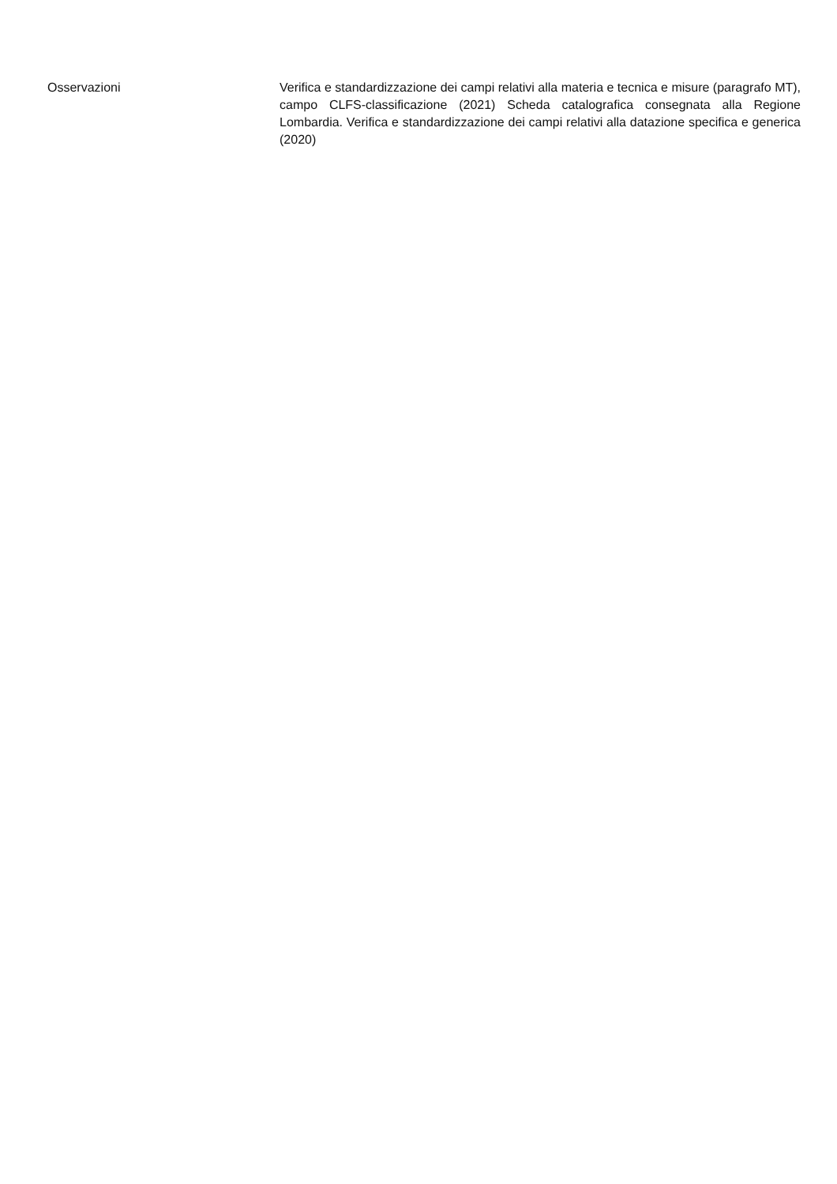Osservazioni
Verifica e standardizzazione dei campi relativi alla materia e tecnica e misure (paragrafo MT), campo CLFS-classificazione (2021) Scheda catalografica consegnata alla Regione Lombardia. Verifica e standardizzazione dei campi relativi alla datazione specifica e generica (2020)